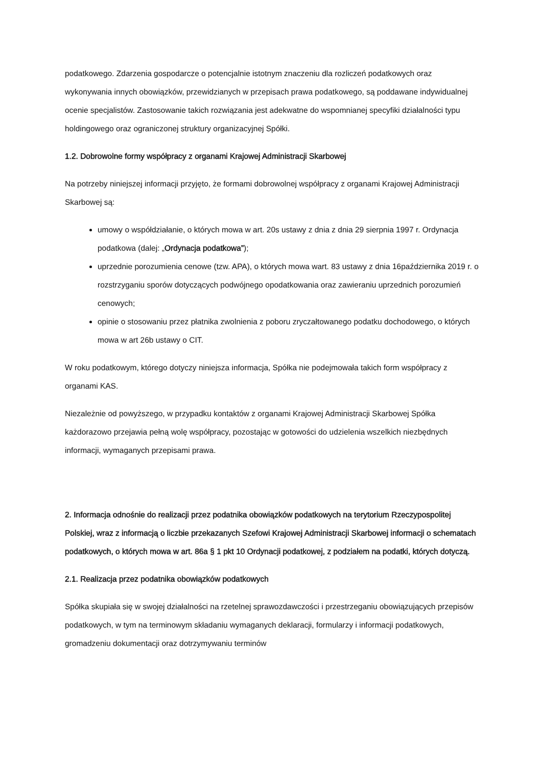podatkowego. Zdarzenia gospodarcze o potencjalnie istotnym znaczeniu dla rozliczeń podatkowych oraz wykonywania innych obowiązków, przewidzianych w przepisach prawa podatkowego, są poddawane indywidualnej ocenie specjalistów. Zastosowanie takich rozwiązania jest adekwatne do wspomnianej specyfiki działalności typu holdingowego oraz ograniczonej struktury organizacyjnej Spółki.
1.2. Dobrowolne formy współpracy z organami Krajowej Administracji Skarbowej
Na potrzeby niniejszej informacji przyjęto, że formami dobrowolnej współpracy z organami Krajowej Administracji Skarbowej są:
umowy o współdziałanie, o których mowa w art. 20s ustawy z dnia z dnia 29 sierpnia 1997 r. Ordynacja podatkowa (dalej: „Ordynacja podatkowa”);
uprzednie porozumienia cenowe (tzw. APA), o których mowa wart. 83 ustawy z dnia 16października 2019 r. o rozstrzyganiu sporów dotyczących podwójnego opodatkowania oraz zawieraniu uprzednich porozumień cenowych;
opinie o stosowaniu przez płatnika zwolnienia z poboru zryczałtowanego podatku dochodowego, o których mowa w art 26b ustawy o CIT.
W roku podatkowym, którego dotyczy niniejsza informacja, Spółka nie podejmowała takich form współpracy z organami KAS.
Niezależnie od powyższego, w przypadku kontaktów z organami Krajowej Administracji Skarbowej Spółka każdorazowo przejawia pełną wolę współpracy, pozostając w gotowości do udzielenia wszelkich niezbędnych informacji, wymaganych przepisami prawa.
2. Informacja odnośnie do realizacji przez podatnika obowiązków podatkowych na terytorium Rzeczypospolitej Polskiej, wraz z informacją o liczbie przekazanych Szefowi Krajowej Administracji Skarbowej informacji o schematach podatkowych, o których mowa w art. 86a § 1 pkt 10 Ordynacji podatkowej, z podziałem na podatki, których dotyczą.
2.1. Realizacja przez podatnika obowiązków podatkowych
Spółka skupiała się w swojej działalności na rzetelnej sprawozdawczości i przestrzeganiu obowiązujących przepisów podatkowych, w tym na terminowym składaniu wymaganych deklaracji, formularzy i informacji podatkowych, gromadzeniu dokumentacji oraz dotrzymywaniu terminów